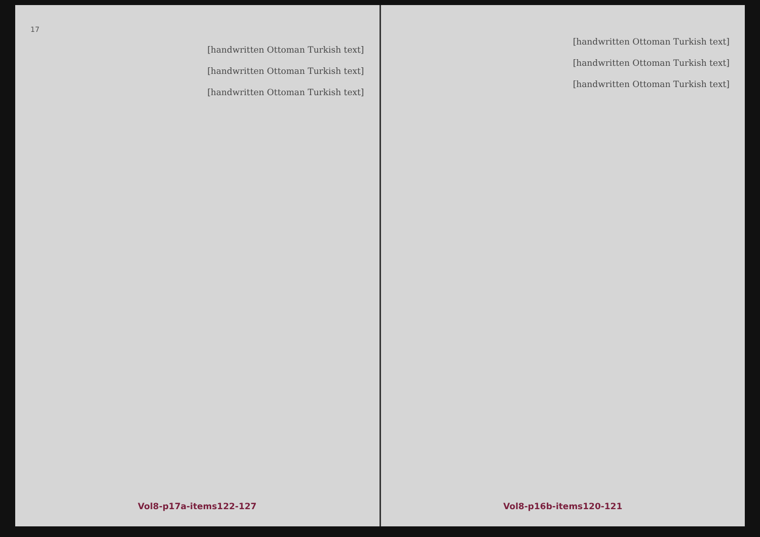17
[handwritten Ottoman Turkish text]
[handwritten Ottoman Turkish text]
[handwritten Ottoman Turkish text]
Vol8-p17a-items122-127
[handwritten Ottoman Turkish text]
[handwritten Ottoman Turkish text]
[handwritten Ottoman Turkish text]
Vol8-p16b-items120-121